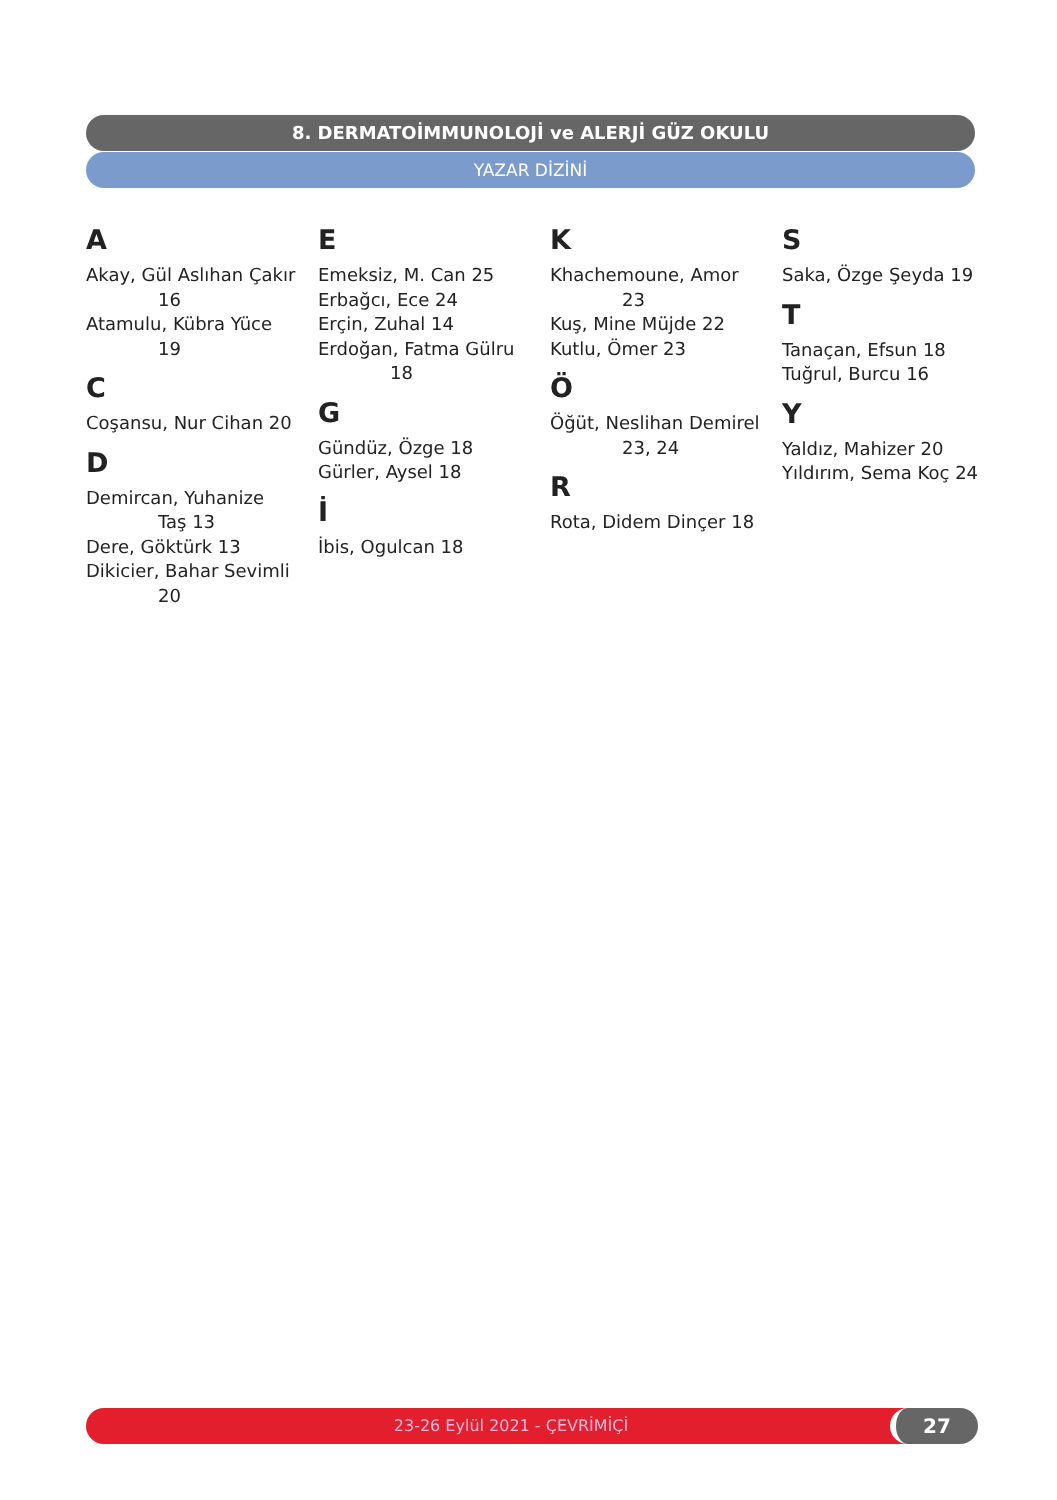8. DERMATOİMMUNOLOJİ ve ALERJİ GÜZ OKULU
YAZAR DİZİNİ
A
Akay, Gül Aslıhan Çakır
16
Atamulu, Kübra Yüce
19
C
Coşansu, Nur Cihan 20
D
Demircan, Yuhanize
Taş 13
Dere, Göktürk 13
Dikicier, Bahar Sevimli
20
E
Emeksiz, M. Can 25
Erbağcı, Ece 24
Erçin, Zuhal 14
Erdoğan, Fatma Gülru
18
G
Gündüz, Özge 18
Gürler, Aysel 18
İ
İbis, Ogulcan 18
K
Khachemoune, Amor
23
Kuş, Mine Müjde 22
Kutlu, Ömer 23
Ö
Öğüt, Neslihan Demirel
23, 24
R
Rota, Didem Dinçer 18
S
Saka, Özge Şeyda 19
T
Tanaçan, Efsun 18
Tuğrul, Burcu 16
Y
Yaldız, Mahizer 20
Yıldırım, Sema Koç 24
23-26 Eylül 2021 - ÇEVRİMİÇİ 27